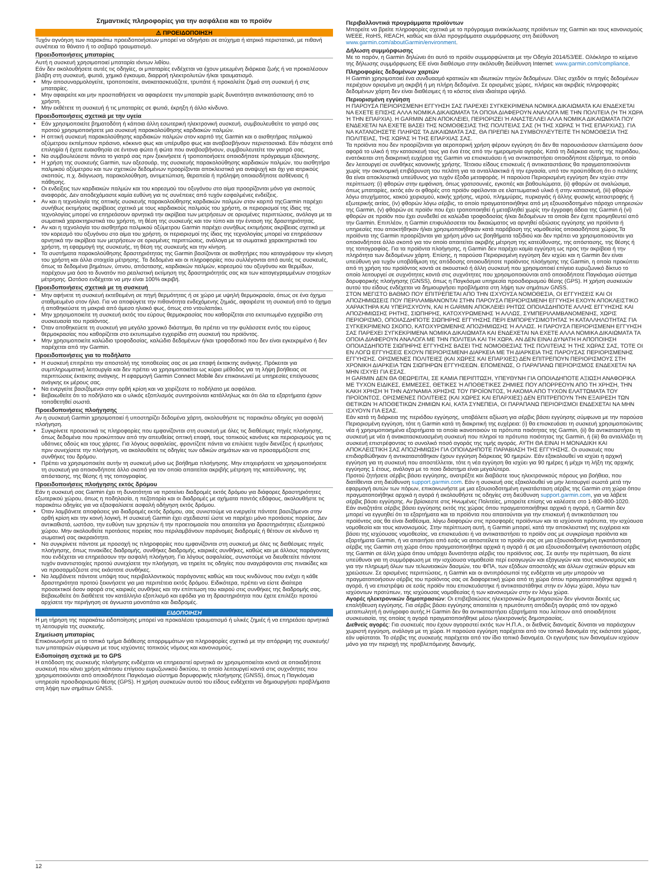Σημαντικές πληροφορίες για την ασφάλεια και το προϊόν
⚠ ΠΡΟΕΙΔΟΠΟΙΗΣΗ
Τυχόν αγνόηση των παρακάτω προειδοποιήσεων μπορεί να οδηγήσει σε ατύχημα ή ιατρικό περιστατικό, με πιθανή συνέπεια το θάνατο ή το σοβαρό τραυματισμό.
Προειδοποιήσεις μπαταρίας
Αυτή η συσκευή χρησιμοποιεί μπαταρία ιόντων λιθίου.
Εάν δεν ακολουθήσετε αυτές τις οδηγίες, οι μπαταρίες ενδέχεται να έχουν μειωμένη διάρκεια ζωής ή να προκαλέσουν βλάβη στη συσκευή, φωτιά, χημικό έγκαυμα, διαρροή ηλεκτρολυτών ή/και τραυματισμό.
Μην αποσυναρμολογείτε, τροποποιείτε, ανακατασκευάζετε, τρυπάτε ή προκαλείτε ζημιά στη συσκευή ή στις μπαταρίες.
Μην αφαιρείτε και μην προσπαθήσετε να αφαιρέσετε την μπαταρία χωρίς δυνατότητα αντικατάστασης από το χρήστη.
Μην εκθέτετε τη συσκευή ή τις μπαταρίες σε φωτιά, έκρηξη ή άλλο κίνδυνο.
Προειδοποιήσεις σχετικά με την υγεία
Εάν χρησιμοποιείτε βηματοδότη ή κάποια άλλη εσωτερική ηλεκτρονική συσκευή, συμβουλευθείτε το γιατρό σας προτού χρησιμοποιήσετε μια συσκευή παρακολούθησης καρδιακών παλμών.
Η οπτική συσκευή παρακολούθησης καρδιακών παλμών στον καρπό της Garmin και ο αισθητήρας παλμικού οξύμετρου εκπέμπουν πράσινο, κόκκινο φως και υπέρυθρο φως και αναβοσβήνουν περιστασιακά. Εάν πάσχετε από επιληψία ή έχετε ευαισθησία σε έντονα φώτα ή φώτα που αναβοσβήνουν, συμβουλευτείτε τον γιατρό σας.
Να συμβουλεύεστε πάντα το γιατρό σας πριν ξεκινήσετε ή τροποποιήσετε οποιοδήποτε πρόγραμμα εξάσκησης.
Η χρήση της συσκευής Garmin, των αξεσουάρ, της συσκευής παρακολούθησης καρδιακών παλμών, του αισθητήρα παλμικού οξύμετρου και των σχετικών δεδομένων προορίζονται αποκλειστικά για αναψυχή και όχι για ιατρικούς σκοπούς, π.χ. διάγνωση, παρακολούθηση, αντιμετώπιση, θεραπεία ή πρόληψη οποιασδήποτε ασθένειας ή πάθησης.
Οι ενδείξεις των καρδιακών παλμών και του κορεσμού του οξυγόνου στο αίμα προορίζονται μόνο για σκοπούς αναφοράς. Δεν αποδεχόμαστε καμία ευθύνη για τις συνέπειες από τυχόν εσφαλμένες ενδείξεις.
Αν και η τεχνολογία της οπτικής συσκευής παρακολούθησης καρδιακών παλμών στον καρπό τηςGarmin παρέχει συνήθως εκτιμήσεις ακρίβειας σχετικά με τους καρδιακούς παλμούς του χρήστη, οι περιορισμοί της ίδιας της τεχνολογίας μπορεί να επηρεάσουν αρνητικά την ακρίβεια των μετρήσεων σε ορισμένες περιπτώσεις, ανάλογα με τα σωματικά χαρακτηριστικά του χρήστη, τη θέση της συσκευής και τον τύπο και την ένταση της δραστηριότητας.
Αν και η τεχνολογία του αισθητήρα παλμικού οξύμετρου Garmin παρέχει συνήθως εκτιμήσεις ακρίβειας σχετικά με τον κορεσμό του οξυγόνου στο αίμα του χρήστη, οι περιορισμοί της ίδιας της τεχνολογίας μπορεί να επηρεάσουν αρνητικά την ακρίβεια των μετρήσεων σε ορισμένες περιπτώσεις, ανάλογα με τα σωματικά χαρακτηριστικά του χρήστη, τη εφαρμογή της συσκευής, τη θέση της συσκευής και την κίνηση.
Τα συστήματα παρακολούθησης δραστηριότητας της Garmin βασίζονται σε αισθητήρες που καταγράφουν την κίνηση του χρήστη και άλλα στοιχεία μέτρησης. Τα δεδομένα και οι πληροφορίες που συλλέγονται από αυτές τις συσκευές, όπως τα δεδομένα βημάτων, ύπνου, απόστασης, καρδιακών παλμών, κορεσμού του οξυγόνου και θερμίδων, παρέχουν μια όσο το δυνατόν πιο ρεαλιστική εκτίμηση της δραστηριότητάς σας και των καταγεγραμμένων στοιχείων μέτρησης. Ωστόσο ενδέχεται να μην είναι 100% ακριβή.
Προειδοποιήσεις σχετικά με τη συσκευή
Μην αφήνετε τη συσκευή εκτεθειμένη σε πηγή θερμότητας ή σε χώρο με υψηλή θερμοκρασία, όπως σε ένα όχημα σταθμευμένο στον ήλιο. Για να αποφύγετε την πιθανότητα ενδεχόμενης ζημιάς, αφαιρέστε τη συσκευή από το όχημα ή αποθηκεύστε τη μακριά από άμεσο ηλιακό φως, όπως στο ντουλαπάκι.
Μην χρησιμοποιείτε τη συσκευή εκτός του εύρους θερμοκρασίας που καθορίζεται στο εκτυπωμένο εγχειρίδιο στη συσκευασία του προϊόντος.
Όταν αποθηκεύετε τη συσκευή για μεγάλο χρονικό διάστημα, θα πρέπει να την φυλάσσετε εντός του εύρους θερμοκρασίας που καθορίζεται στο εκτυπωμένο εγχειρίδιο στη συσκευή του προϊόντος.
Μην χρησιμοποιείτε καλώδιο τροφοδοσίας, καλώδιο δεδομένων ή/και τροφοδοτικό που δεν είναι εγκεκριμένο ή δεν παρέχεται από την Garmin.
Προειδοποιήσεις για το ποδήλατο
Η συσκευή επιτρέπει την αποστολή της τοποθεσίας σας σε μια επαφή έκτακτης ανάγκης. Πρόκειται για συμπληρωματική λειτουργία και δεν πρέπει να χρησιμοποιείται ως κύρια μέθοδος για τη λήψη βοήθειας σε περιπτώσεις έκτακτης ανάγκης. Η εφαρμογή Garmin Connect Mobile δεν επικοινωνεί με υπηρεσίες επείγουσας ανάγκης εκ μέρους σας.
Να ενεργείτε βασιζόμενοι στην ορθή κρίση και να χειρίζεστε το ποδήλατο με ασφάλεια.
Βεβαιωθείτε ότι το ποδήλατο και ο υλικός εξοπλισμός συντηρούνται κατάλληλως και ότι όλα τα εξαρτήματα έχουν τοποθετηθεί σωστά.
Προειδοποιήσεις πλοήγησης
Αν η συσκευή Garmin χρησιμοποιεί ή υποστηρίζει δεδομένα χάρτη, ακολουθήστε τις παρακάτω οδηγίες για ασφαλή πλοήγηση.
Συγκρίνετε προσεκτικά τις πληροφορίες που εμφανίζονται στη συσκευή με όλες τις διαθέσιμες πηγές πλοήγησης, όπως δεδομένα που προκύπτουν από την απευθείας οπτική επαφή, τους τοπικούς κανόνες και περιορισμούς για τις υδάτινες οδούς και τους χάρτες. Για λόγους ασφαλείας, φροντίζετε πάντα να επιλύετε τυχόν διενέξεις ή ερωτήσεις πριν συνεχίσετε την πλοήγηση, να ακολουθείτε τις οδηγίες των οδικών σημάτων και να προσαρμόζεστε στις συνθήκες του δρόμου.
Πρέπει να χρησιμοποιείτε αυτήν τη συσκευή μόνο ως βοήθημα πλοήγησης. Μην επιχειρήσετε να χρησιμοποιήσετε τη συσκευή για οποιονδήποτε άλλο σκοπό για τον οποίο απαιτείται ακριβής μέτρηση της κατεύθυνσης, της απόστασης, της θέσης ή της τοπογραφίας.
Προειδοποιήσεις πλοήγησης εκτός δρόμου
Εάν η συσκευή σας Garmin έχει τη δυνατότητα να προτείνει διαδρομές εκτός δρόμου για διάφορες δραστηριότητες εξωτερικού χώρου, όπως η ποδηλασία, η πεζοπορία και οι διαδρομές με οχήματα παντός εδάφους, ακολουθήστε τις παρακάτω οδηγίες για να εξασφαλίσετε ασφαλή οδήγηση εκτός δρόμου.
Όταν λαμβάνετε αποφάσεις για διαδρομές εκτός δρόμου, σας συνιστούμε να ενεργείτε πάντοτε βασιζόμενοι στην ορθή κρίση και την κοινή λογική. Η συσκευή Garmin έχει σχεδιαστεί ώστε να παρέχει μόνο προτάσεις πορείας. Δεν αντικαθιστά, ωστόσο, την ευθύνη των χρηστών ή την προετοιμασία που απαιτείται για δραστηριότητες εξωτερικού χώρου. Μην ακολουθείτε προτάσεις πορείας που περιλαμβάνουν παράνομες διαδρομές ή θέτουν σε κίνδυνο τη σωματική σας ακεραιότητα.
Να συγκρίνετε πάντοτε με προσοχή τις πληροφορίες που εμφανίζονται στη συσκευή με όλες τις διαθέσιμες πηγές πλοήγησης, όπως πινακίδες διαδρομής, συνθήκες διαδρομής, καιρικές συνθήκες, καθώς και με άλλους παράγοντες που ενδέχεται να επηρεάσουν την ασφαλή πλοήγηση. Για λόγους ασφαλείας, συνιστούμε να διευθετείτε πάντοτε τυχόν αναντιστοιχίες προτού συνεχίσετε την πλοήγηση, να τηρείτε τις οδηγίες που αναγράφονται στις πινακίδες και να προσαρμόζεστε στις εκάστοτε συνθήκες.
Να λαμβάνετε πάντοτε υπόψη τους περιβαλλοντικούς παράγοντες καθώς και τους κινδύνους που ενέχει η κάθε δραστηριότητα προτού ξεκινήσετε για μια περιπέτεια εκτός δρόμου. Ειδικότερα, πρέπει να είστε ιδιαίτερα προσεκτικοί όσον αφορά στις καιρικές συνθήκες και την επίπτωση του καιρού στις συνθήκες της διαδρομής σας. Βεβαιωθείτε ότι διαθέτετε τον κατάλληλο εξοπλισμό και εφόδια για τη δραστηριότητα που έχετε επιλέξει προτού αρχίσετε την περιήγηση σε άγνωστα μονοπάτια και διαδρομές.
ΕΙΔΟΠΟΙΗΣΗ
Η μη τήρηση της παρακάτω ειδοποίησης μπορεί να προκαλέσει τραυματισμό ή υλικές ζημιές ή να επηρεάσει αρνητικά τη λειτουργία της συσκευής.
Σημείωση μπαταρίας
Επικοινωνήστε με το τοπικό τμήμα διάθεσης απορριμμάτων για πληροφορίες σχετικά με την απόρριψη της συσκευής/των μπαταριών σύμφωνα με τους ισχύοντες τοπικούς νόμους και κανονισμούς.
Ειδοποίηση σχετικά με το GPS
Η απόδοση της συσκευής πλοήγησης ενδέχεται να επηρεαστεί αρνητικά αν χρησιμοποιείται κοντά σε οποιαδήποτε συσκευή που κάνει χρήση κάποιου επίγειου ευρυζωνικού δικτύου, το οποίο λειτουργεί κοντά στις συχνότητες που χρησιμοποιούνται από οποιοδήποτε Παγκόσμιο σύστημα δορυφορικής πλοήγησης (GNSS), όπως η Παγκόσμια υπηρεσία προσδιορισμού θέσης (GPS). Η χρήση συσκευών αυτού του είδους ενδέχεται να δημιουργήσει προβλήματα στη λήψη των σημάτων GNSS.
Περιβαλλοντικά προγράμματα προϊόντων
Μπορείτε να βρείτε πληροφορίες σχετικά με το πρόγραμμα ανακύκλωσης προϊόντων της Garmin και τους κανονισμούς WEEE, RoHS, REACH, καθώς και άλλα προγράμματα συμμόρφωσης στη διεύθυνση www.garmin.com/aboutGarmin/environment.
Δήλωση συμμόρφωσης
Με το παρόν, η Garmin δηλώνει ότι αυτό το προϊόν συμμορφώνεται με την Οδηγία 2014/53/ΕΕ. Ολόκληρο το κείμενο της δήλωσης συμμόρφωσης ΕΕ είναι διαθέσιμο στην ακόλουθη διεύθυνση Internet: www.garmin.com/compliance.
Πληροφορίες δεδομένων χαρτών
Η Garmin χρησιμοποιεί ένα συνδυασμό κρατικών και ιδιωτικών πηγών δεδομένων. Όλες σχεδόν οι πηγές δεδομένων περιέχουν ορισμένα μη ακριβή ή μη πλήρη δεδομένα. Σε ορισμένες χώρες, πλήρεις και ακριβείς πληροφορίες δεδομένων χάρτη δεν είναι διαθέσιμες ή το κόστος είναι ιδιαίτερα υψηλό.
Περιορισμένη εγγύηση
Η ΠΑΡΟΥΣΑ ΠΕΡΙΟΡΙΣΜΕΝΗ ΕΓΓΥΗΣΗ ΣΑΣ ΠΑΡΕΧΕΙ ΣΥΓΚΕΚΡΙΜΕΝΑ ΝΟΜΙΚΑ ΔΙΚΑΙΩΜΑΤΑ ΚΑΙ ΕΝΔΕΧΕΤΑΙ ΝΑ ΕΧΕΤΕ ΕΠΙΣΗΣ ΑΛΛΑ ΝΟΜΙΚΑ ΔΙΚΑΙΩΜΑΤΑ ΤΑ ΟΠΟΙΑ ΔΙΑΦΕΡΟΥΝ ΑΝΑΛΟΓΑ ΜΕ ΤΗΝ ΠΟΛΙΤΕΙΑ (Ή ΤΗ ΧΩΡΑ Ή ΤΗΝ ΕΠΑΡΧΙΑ). Η GARMIN ΔΕΝ ΑΠΟΚΛΕΙΕΙ, ΠΕΡΙΟΡΙΖΕΙ Ή ΑΝΑΣΤΕΛΛΕΙ ΑΛΛΑ ΝΟΜΙΚΑ ΔΙΚΑΙΩΜΑΤΑ ΠΟΥ ΕΝΔΕΧΕΤΑΙ ΝΑ ΕΧΕΤΕ ΒΑΣΕΙ ΤΗΣ ΝΟΜΟΘΕΣΙΑΣ ΤΗΣ ΠΟΛΙΤΕΙΑΣ ΣΑΣ (Ή ΤΗΣ ΧΩΡΑΣ Ή ΤΗΣ ΕΠΑΡΧΙΑΣ). ΓΙΑ ΝΑ ΚΑΤΑΝΟΗΣΕΤΕ ΠΛΗΡΩΣ ΤΑ ΔΙΚΑΙΩΜΑΤΑ ΣΑΣ, ΘΑ ΠΡΕΠΕΙ ΝΑ ΣΥΜΒΟΥΛΕΥΤΕΙΤΕ ΤΗ ΝΟΜΟΘΕΣΙΑ ΤΗΣ ΠΟΛΙΤΕΙΑΣ, ΤΗΣ ΧΩΡΑΣ Ή ΤΗΣ ΕΠΑΡΧΙΑΣ ΣΑΣ.
Τα προϊόντα που δεν προορίζονται για αεροπορική χρήση φέρουν εγγύηση ότι δεν θα παρουσιάσουν ελαττώματα όσον αφορά το υλικό ή την κατασκευή τους για ένα έτος από την ημερομηνία αγοράς. Κατά τη διάρκεια αυτής της περιόδου, ενατόκειται στη διακριτική ευχέρεια της Garmin να επισκευάσει ή να αντικαταστήσει οποιοδήποτε εξάρτημα, το οποίο δεν λειτουργεί σε συνθήκες κανονικής χρήσης. Τέτοιου είδους επισκευές ή αντικαταστάσεις θα πραγματοποιούνται χωρίς την οικονομική επιβάρυνση του πελάτη για τα ανταλλακτικά ή την εργασία, υπό τον προϋπόθεση ότι ο πελάτης θα είναι αποκλειστικά υπεύθυνος για τυχόν έξοδα μεταφοράς. Η παρούσα Περιορισμένη εγγύηση δεν ισχύει στην περίπτωση: (i) φθορών στην εμφάνιση, όπως γρατσουνιές, εγκοπές και βαθουλώματα, (ii) φθορών σε αναλώσιμα, όπως μπαταρίες, εκτός εάν οι φθορές στο προϊόν οφείλονται σε ελαττωματικό υλικό ή στην κατασκευή, (iii) φθορών λόγω ατυχήματος, κακού χειρισμού, κακής χρήσης, νερού, πλημμύρας, πυρκαγιάς ή άλλης φυσικής καταστροφής ή εξωτερικής αιτίας, (iv) φθορών λόγω σέρβις, το οποίο πραγματοποιήθηκε από μη εξουσιοδοτημένο πάροχο υπηρεσιών της Garmin, (v) φθορών σε προϊόν που έχει τροποποιηθεί ή μεταβληθεί χωρίς την έγγραφη άδεια της Garmin ή (vi) φθορών σε προϊόν που έχει συνδεθεί σε καλώδια τροφοδοσίας ή/και δεδομένων τα οποία δεν έχετε προμηθευτεί από την Garmin. Επιπλέον, η Garmin επιφυλάσσεται του δικαιώματος να αρνηθεί αξιώσεις εγγύησης για προϊόντα ή υπηρεσίες που αποκτήθηκαν ή/και χρησιμοποιήθηκαν κατά παράβαση της νομοθεσίας οποιασδήποτε χώρας.Τα προϊόντα της Garmin προορίζονται για χρήση μόνο ως βοηθήματα ταξιδιού και δεν πρέπει να χρησιμοποιούνται για οποιονδήποτε άλλο σκοπό για τον οποίο απαιτείται ακριβής μέτρηση της κατεύθυνσης, της απόστασης, της θέσης ή της τοπογραφίας. Για τα προϊόντα πλοήγησης, η Garmin δεν παρέχει καμία εγγύηση ως προς την ακρίβεια ή την πληρότητα των δεδομένων χάρτη. Επίσης, η παρούσα Περιορισμένη εγγύηση δεν ισχύει και η Garmin δεν είναι υπεύθυνη για τυχόν υποβάθμιση της απόδοσης οποιουδήποτε προϊόντος πλοήγησης της Garmin, η οποία προκύπτει από τη χρήση του προϊόντος κοντά σε ακουστικό ή άλλη συσκευή που χρησιμοποιεί επίγειο ευρυζωνικό δίκτυο το οποίο λειτουργεί σε συχνότητες κοντά στις συχνότητες που χρησιμοποιούνται από οποιοδήποτε Παγκόσμιο σύστημα δορυφορικής πλοήγησης (GNSS), όπως η Παγκόσμια υπηρεσία προσδιορισμού θέσης (GPS). Η χρήση συσκευών αυτού του είδους ενδέχεται να δημιουργήσει προβλήματα στη λήψη των σημάτων GNSS.
ΣΤΟΝ ΜΕΓΙΣΤΟ ΒΑΘΜΟ ΠΟΥ ΕΠΙΤΡΕΠΕΤΑΙ ΑΠΟ ΤΗΝ ΙΣΧΥΟΥΣΑ ΝΟΜΟΘΕΣΙΑ, ΟΙ ΕΓΓΥΗΣΕΙΣ ΚΑΙ ΟΙ ΑΠΟΖΗΜΙΩΣΕΙΣ ΠΟΥ ΠΕΡΙΛΑΜΒΑΝΟΝΤΑΙ ΣΤΗΝ ΠΑΡΟΥΣΑ ΠΕΡΙΟΡΙΣΜΕΝΗ ΕΓΓΥΗΣΗ ΕΧΟΥΝ ΑΠΟΚΛΕΙΣΤΙΚΟ ΧΑΡΑΚΤΗΡΑ ΚΑΙ ΥΠΕΡΙΣΧΥΟΥΝ, ΚΑΙ Η GARMIN ΑΠΟΚΛΕΙΕΙ ΡΗΤΩΣ ΟΠΟΙΑΣΔΗΠΟΤΕ ΑΛΛΗΣ ΕΓΓΥΗΣΗΣ ΚΑΙ ΑΠΟΖΗΜΙΩΣΗΣ ΡΗΤΗΣ, ΣΙΩΠΗΡΗΣ, ΚΑΤΟΧΥΡΩΜΕΝΗΣ Ή ΑΛΛΩΣ, ΣΥΜΠΕΡΙΛΑΜΒΑΝΟΜΕΝΗΣ, ΧΩΡΙΣ ΠΕΡΙΟΡΙΣΜΟ, ΟΠΟΙΑΣΔΗΠΟΤΕ ΣΙΩΠΗΡΗΣ ΕΓΓΥΗΣΗΣ ΠΕΡΙ ΕΜΠΟΡΕΥΣΙΜΟΤΗΤΑΣ Ή ΚΑΤΑΛΛΗΛΟΤΗΤΑΣ ΓΙΑ ΣΥΓΚΕΚΡΙΜΕΝΟ ΣΚΟΠΟ, ΚΑΤΟΧΥΡΩΜΕΝΗΣ ΑΠΟΖΗΜΙΩΣΗΣ Ή ΑΛΛΩΣ. Η ΠΑΡΟΥΣΑ ΠΕΡΙΟΡΙΣΜΕΝΗ ΕΓΓΥΗΣΗ ΣΑΣ ΠΑΡΕΧΕΙ ΣΥΓΚΕΚΡΙΜΕΝΑ ΝΟΜΙΚΑ ΔΙΚΑΙΩΜΑΤΑ ΚΑΙ ΕΝΔΕΧΕΤΑΙ ΝΑ ΕΧΕΤΕ ΑΛΛΑ ΝΟΜΙΚΑ ΔΙΚΑΙΩΜΑΤΑ ΤΑ ΟΠΟΙΑ ΔΙΑΦΕΡΟΥΝ ΑΝΑΛΟΓΑ ΜΕ ΤΗΝ ΠΟΛΙΤΕΙΑ ΚΑΙ ΤΗ ΧΩΡΑ. ΑΝ ΔΕΝ ΕΙΝΑΙ ΔΥΝΑΤΗ Η ΑΠΟΠΟΙΗΣΗ ΟΠΟΙΑΣΔΗΠΟΤΕ ΣΙΩΠΗΡΗΣ ΕΓΓΥΗΣΗΣ ΒΑΣΕΙ ΤΗΣ ΝΟΜΟΘΕΣΙΑΣ ΤΗΣ ΠΟΛΙΤΕΙΑΣ Ή ΤΗΣ ΧΩΡΑΣ ΣΑΣ, ΤΟΤΕ ΟΙ ΕΝ ΛΟΓΩ ΕΓΓΥΗΣΕΙΣ ΕΧΟΥΝ ΠΕΡΙΟΡΙΣΜΕΝΗ ΔΙΑΡΚΕΙΑ ΜΕ ΤΗ ΔΙΑΡΚΕΙΑ ΤΗΣ ΠΑΡΟΥΣΑΣ ΠΕΡΙΟΡΙΣΜΕΝΗΣ ΕΓΓΥΗΣΗΣ. ΟΡΙΣΜΕΝΕΣ ΠΟΛΙΤΕΙΕΣ (ΚΑΙ ΧΩΡΕΣ ΚΑΙ ΕΠΑΡΧΙΕΣ) ΔΕΝ ΕΠΙΤΡΕΠΟΥΝ ΠΕΡΙΟΡΙΣΜΟΥΣ ΣΤΗ ΧΡΟΝΙΚΗ ΔΙΑΡΚΕΙΑ ΤΩΝ ΣΙΩΠΗΡΩΝ ΕΓΓΥΗΣΕΩΝ. ΕΠΟΜΕΝΩΣ, Ο ΠΑΡΑΠΑΝΩ ΠΕΡΙΟΡΙΣΜΟΣ ΕΝΔΕΧΕΤΑΙ ΝΑ ΜΗΝ ΙΣΧΥΕΙ ΓΙΑ ΕΣΑΣ.
Η GARMIN ΔΕΝ ΘΑ ΘΕΩΡΕΙΤΑΙ, ΣΕ ΚΑΜΙΑ ΠΕΡΙΠΤΩΣΗ, ΥΠΕΥΘΥΝΗ ΓΙΑ ΟΠΟΙΑΔΗΠΟΤΕ ΑΞΙΩΣΗ ΑΝΑΦΟΡΙΚΑ ΜΕ ΤΥΧΟΝ ΕΙΔΙΚΕΣ, ΕΜΜΕΣΕΣ, ΘΕΤΙΚΕΣ Ή ΑΠΟΘΕΤΙΚΕΣ ΖΗΜΙΕΣ ΠΟΥ ΑΠΟΡΡΕΟΥΝ ΑΠΟ ΤΗ ΧΡΗΣΗ, ΤΗΝ ΚΑΚΗ ΧΡΗΣΗ Ή ΤΗΝ ΑΔΥΝΑΜΙΑ ΧΡΗΣΗΣ ΤΟΥ ΠΡΟΪΟΝΤΟΣ, Ή ΑΚΟΜΑ ΑΠΟ ΤΥΧΟΝ ΕΛΑΤΤΩΜΑΤΑ ΤΟΥ ΠΡΟΪΟΝΤΟΣ. ΟΡΙΣΜΕΝΕΣ ΠΟΛΙΤΕΙΕΣ (ΚΑΙ ΧΩΡΕΣ ΚΑΙ ΕΠΑΡΧΙΕΣ) ΔΕΝ ΕΠΙΤΡΕΠΟΥΝ ΤΗΝ ΕΞΑΙΡΕΣΗ ΤΩΝ ΘΕΤΙΚΩΝ Ή ΑΠΟΘΕΤΙΚΩΝ ΖΗΜΙΩΝ ΚΑΙ, ΚΑΤΑ ΣΥΝΕΠΕΙΑ, ΟΙ ΠΑΡΑΠΑΝΩ ΠΕΡΙΟΡΙΣΜΟΙ ΕΝΔΕΧΕΤΑΙ ΝΑ ΜΗΝ ΙΣΧΥΟΥΝ ΓΙΑ ΕΣΑΣ.
Εάν κατά τη διάρκεια της περιόδου εγγύησης, υποβάλετε αξίωση για σέρβις βάσει εγγύησης σύμφωνα με την παρούσα Περιορισμένη εγγύηση, τότε η Garmin κατά τη διακριτική της ευχέρεια: (i) θα επισκευάσει τη συσκευή χρησιμοποιώντας νέα ή χρησιμοποιημένα εξαρτήματα τα οποία ικανοποιούν τα πρότυπα ποιότητας της Garmin, (ii) θα αντικαταστήσει τη συσκευή με νέα ή ανακατασκευασμένη συσκευή που πληροί τα πρότυπα ποιότητας της Garmin, ή (iii) θα ανταλλάξει τη συσκευή επιστρέφοντας το συνολικό ποσό αγοράς της τιμής αγοράς. ΑΥΤΗ ΘΑ ΕΙΝΑΙ Η ΜΟΝΑΔΙΚΗ ΚΑΙ ΑΠΟΚΛΕΙΣΤΙΚΗ ΣΑΣ ΑΠΟΖΗΜΙΩΣΗ ΓΙΑ ΟΠΟΙΑΔΗΠΟΤΕ ΠΑΡΑΒΙΑΣΗ ΤΗΣ ΕΓΓΥΗΣΗΣ. Οι συσκευές που επιδιορθώθηκαν ή αντικαταστάθηκαν έχουν εγγύηση διάρκειας 90 ημερών. Εάν εξακολουθεί να ισχύει η αρχική εγγύηση για τη συσκευή που αποστέλλεται, τότε η νέα εγγύηση θα ισχύει για 90 ημέρες ή μέχρι τη λήξη της αρχικής εγγύησης 1 έτους, ανάλογα με το ποιο διάστημα είναι μεγαλύτερο.
Προτού ζητήσετε σέρβις βάσει εγγύησης, ανατρέξτε και διαβάστε τους ηλεκτρονικούς πόρους για βοήθεια, που διατίθενται στη διεύθυνση support.garmin.com. Εάν η συσκευή σας εξακολουθεί να μην λειτουργεί σωστά μετά την εφαρμογή αυτών των πόρων, επικοινωνήστε με μια εξουσιοδοτημένη εγκατάσταση σέρβις της Garmin στη χώρα όπου πραγματοποιήθηκε αρχικά η αγορά ή ακολουθήστε τις οδηγίες στη διεύθυνση support.garmin.com, για να λάβετε σέρβις βάσει εγγύησης. Αν βρίσκεστε στις Ηνωμένες Πολιτείες, μπορείτε επίσης να καλέσετε στο 1-800-800-1020.
Εάν αναζητάτε σέρβις βάσει εγγύησης εκτός της χώρας όπου πραγματοποιήθηκε αρχικά η αγορά, η Garmin δεν μπορεί να εγγυηθεί ότι τα εξαρτήματα και τα προϊόντα που απαιτούνται για την επισκευή ή αντικατάσταση του προϊόντος σας θα είναι διαθέσιμα, λόγω διαφορών στις προσφορές προϊόντων και τα ισχύοντα πρότυπα, την ισχύουσα νομοθεσία και τους κανονισμούς. Στην περίπτωση αυτή, η Garmin μπορεί, κατά την αποκλειστική της ευχέρεια και βάσει της ισχύουσας νομοθεσίας, να επισκευάσει ή να αντικαταστήσει το προϊόν σας με συγκρίσιμα προϊόντα και εξαρτήματα Garmin, ή να απαιτήσει από εσάς να αποστείλετε το προϊόν σας σε μια εξουσιοδοτημένη εγκατάσταση σέρβις της Garmin στη χώρα όπου πραγματοποιήθηκε αρχικά η αγορά ή σε μια εξουσιοδοτημένη εγκατάσταση σέρβις της Garmin σε άλλη χώρα όπου υπάρχει δυνατότητα σέρβις του προϊόντος σας. Σε αυτήν την περίπτωση, θα είστε υπεύθυνοι για τη συμμόρφωση με την ισχύουσα νομοθεσία περί εισαγωγών και εξαγωγών και τους κανονισμούς και για την πληρωμή όλων των τελωνειακών δασμών, του ΦΠΑ, των εξόδων αποστολής και άλλων σχετικών φόρων και χρεώσεων. Σε ορισμένες περιπτώσεις, η Garmin και οι αντιπρόσωποί της ενδέχεται να μην μπορούν να πραγματοποιήσουν σέρβις του προϊόντος σας σε διαφορετική χώρα από τη χώρα όπου πραγματοποιήθηκε αρχικά η αγορά, ή να επιστρέψει σε εσάς προϊόν που επισκευάστηκε ή αντικαταστάθηκε στην εν λόγω χώρα, λόγω των ισχύοντων προτύπων, της ισχύουσας νομοθεσίας ή των κανονισμών στην εν λόγω χώρα.
Αγορές ηλεκτρονικών δημοπρασιών: Οι επιβεβαιώσεις ηλεκτρονικών δημοπρασιών δεν γίνονται δεκτές ως επαλήθευση εγγύησης. Για σέρβις βάσει εγγύησης απαιτείται η πρωτότυπη απόδειξη αγοράς από τον αρχικό μεταπωλητή ή αντίγραφο αυτής.Η Garmin δεν θα αντικαταστήσει εξαρτήματα που λείπουν από οποιαδήποτε συσκευασία, της οποίας η αγορά πραγματοποιήθηκε μέσω ηλεκτρονικής δημοπρασίας.
Διεθνείς αγορές: Για συσκευές που έχουν αγοραστεί εκτός των Η.Π.Α., οι διεθνείς διανομείς δύναται να παράσχουν χωριστή εγγύηση, ανάλογα με τη χώρα. Η παρούσα εγγύηση παρέχεται από τον τοπικό διανομέα της εκάστοτε χώρας, εάν υφίσταται. Το σέρβις της συσκευής παρέχεται από τον ίδιο τοπικό διανομέα. Οι εγγυήσεις των διανομέων ισχύουν μόνο για την περιοχή της προβλεπόμενης διανομής.
12